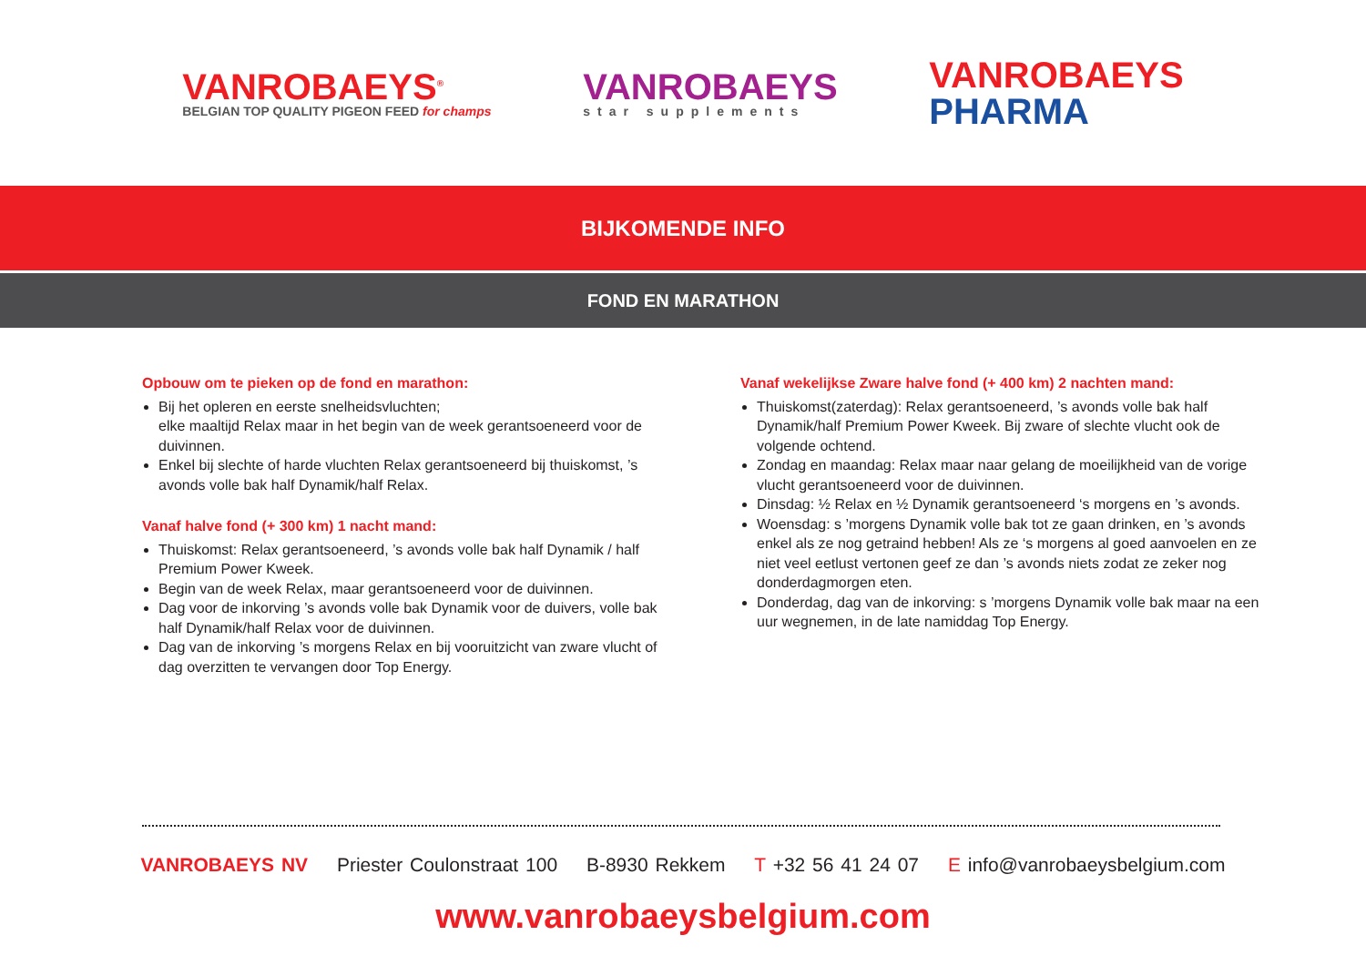VANROBAEYS<sup>®</sup>
BELGIAN TOP QUALITY PIGEON FEED for champs
VANROBAEYS
star supplements
VANROBAEYS
PHARMA
BIJKOMENDE INFO
FOND EN MARATHON
Opbouw om te pieken op de fond en marathon:
Bij het opleren en eerste snelheidsvluchten;
elke maaltijd Relax maar in het begin van de week gerantsoeneerd voor de duivinnen.
Enkel bij slechte of harde vluchten Relax gerantsoeneerd bij thuiskomst, ’s avonds volle bak half Dynamik/half Relax.
Vanaf halve fond (+ 300 km) 1 nacht mand:
Thuiskomst: Relax gerantsoeneerd, ’s avonds volle bak half Dynamik / half Premium Power Kweek.
Begin van de week Relax, maar gerantsoeneerd voor de duivinnen.
Dag voor de inkorving ’s avonds volle bak Dynamik voor de duivers, volle bak half Dynamik/half Relax voor de duivinnen.
Dag van de inkorving ’s morgens Relax en bij vooruitzicht van zware vlucht of dag overzitten te vervangen door Top Energy.
Vanaf wekelijkse Zware halve fond (+ 400 km) 2 nachten mand:
Thuiskomst(zaterdag): Relax gerantsoeneerd, ’s avonds volle bak half Dynamik/half Premium Power Kweek. Bij zware of slechte vlucht ook de volgende ochtend.
Zondag en maandag: Relax maar naar gelang de moeilijkheid van de vorige vlucht gerantsoeneerd voor de duivinnen.
Dinsdag: ½ Relax en ½ Dynamik gerantsoeneerd ‘s morgens en ’s avonds.
Woensdag: s ’morgens Dynamik volle bak tot ze gaan drinken, en ’s avonds enkel als ze nog getraind hebben! Als ze ‘s morgens al goed aanvoelen en ze niet veel eetlust vertonen geef ze dan ’s avonds niets zodat ze zeker nog donderdagmorgen eten.
Donderdag, dag van de inkorving: s ’morgens Dynamik volle bak maar na een uur wegnemen, in de late namiddag Top Energy.
VANROBAEYS NV Priester Coulonstraat 100 B-8930 Rekkem T +32 56 41 24 07 E info@vanrobaeysbelgium.com
www.vanrobaeysbelgium.com